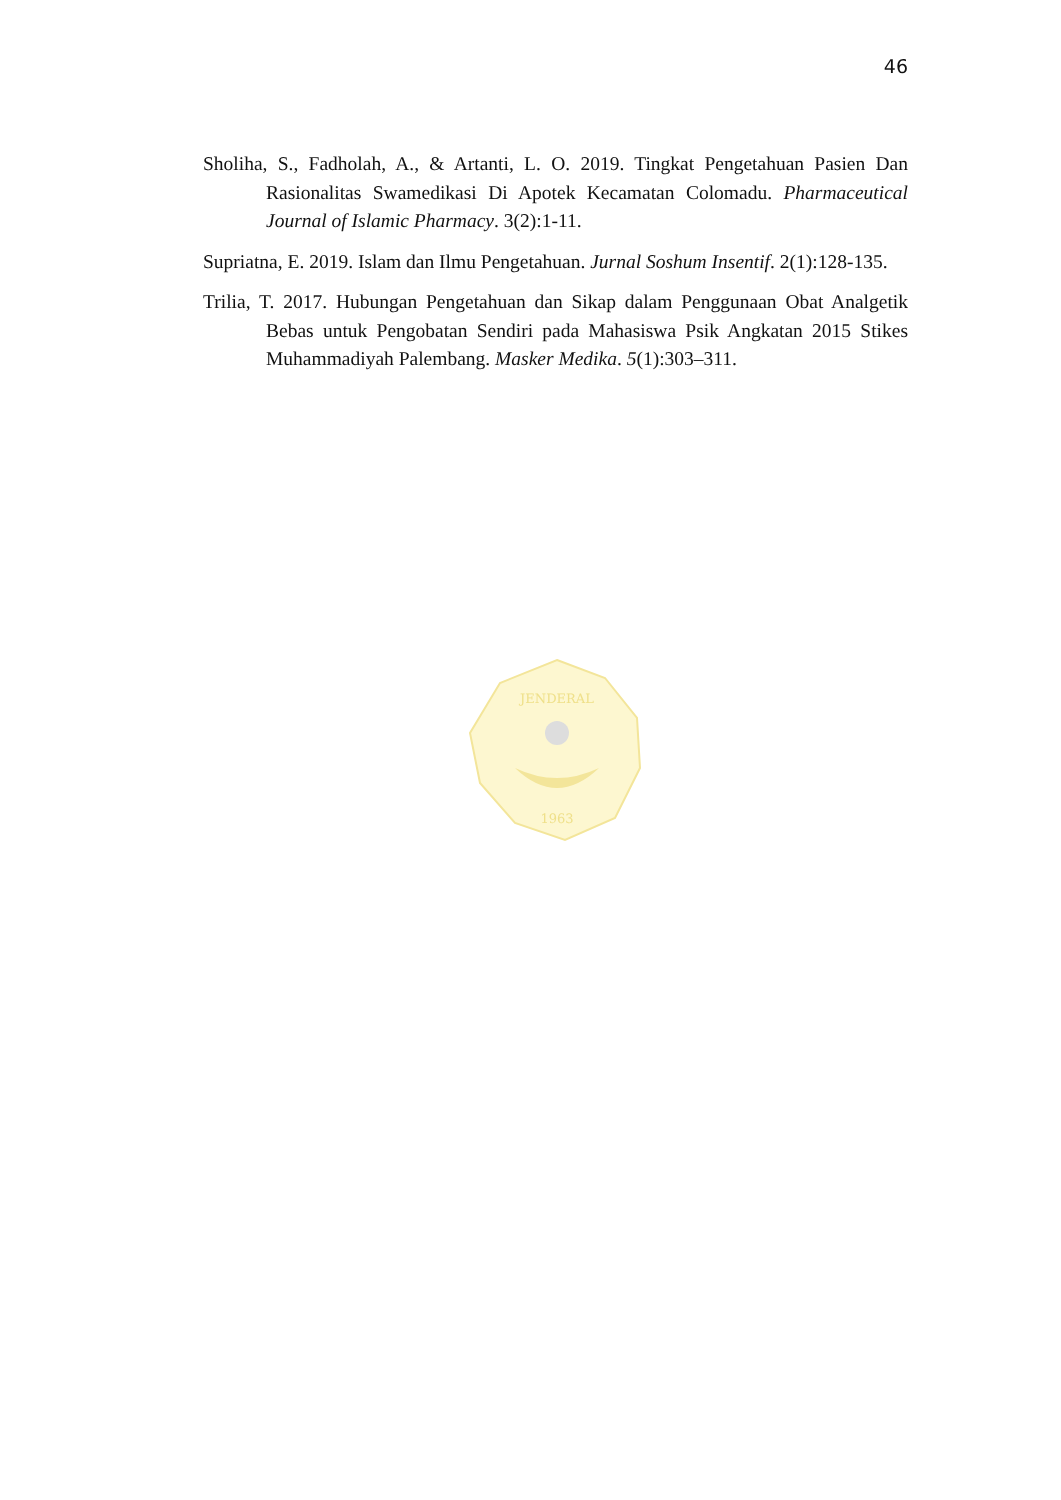46
Sholiha, S., Fadholah, A., & Artanti, L. O. 2019. Tingkat Pengetahuan Pasien Dan Rasionalitas Swamedikasi Di Apotek Kecamatan Colomadu. Pharmaceutical Journal of Islamic Pharmacy. 3(2):1-11.
Supriatna, E. 2019. Islam dan Ilmu Pengetahuan. Jurnal Soshum Insentif. 2(1):128-135.
Trilia, T. 2017. Hubungan Pengetahuan dan Sikap dalam Penggunaan Obat Analgetik Bebas untuk Pengobatan Sendiri pada Mahasiswa Psik Angkatan 2015 Stikes Muhammadiyah Palembang. Masker Medika. 5(1):303–311.
JENDERAL
1963